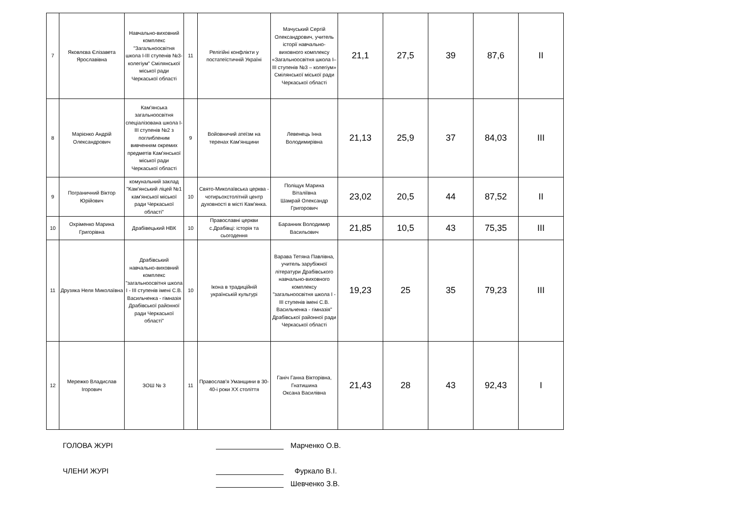| 7 | Яковлєва Єлізавета Ярославівна | Навчально-виховний комплекс "Загальноосвітня школа І-ІІІ ступенів №3-колегіум" Смілянської міської ради Черкаської області | 11 | Релігійні конфлікти у постатеїстичній Україні | Мачуський Сергій Олександрович, учитель історії навчально-виховного комплексу «Загальноосвітня школа І–ІІІ ступенів №3 – колегіум» Смілянської міської ради Черкаської області | 21,1 | 27,5 | 39 | 87,6 | II |
| 8 | Марієнко Андрій Олександрович | Кам'янська загальноосвітня спеціалізована школа І-ІІІ ступенів №2 з поглибленим вивченням окремих предметів Кам'янської міської ради Черкаської області | 9 | Войовничий атеїзм на теренах Кам'янщини | Левенець Інна Володимирівна | 21,13 | 25,9 | 37 | 84,03 | III |
| 9 | Пограничний Віктор Юрійович | комунальний заклад "Кам'янський ліцей №1 кам'янської міської ради Черкаської області" | 10 | Свято-Миколаївська церква - чотирьохстолітній центр духовності в місті Кам'янка. | Поліщук Марина Віталіївна Шамрай Олександр Григорович | 23,02 | 20,5 | 44 | 87,52 | II |
| 10 | Охріменко Марина Григорівна | Драбівецький НВК | 10 | Православні церкви с.Драбівці: історія та сьогодення | Баранник Володимир Васильович | 21,85 | 10,5 | 43 | 75,35 | III |
| 11 | Друзяка Неля Миколаївна | Драбівський навчально-виховний комплекс "загальноосвітня школа І - ІІІ ступенів імені С.В. Васильченка - гімназія Драбівської районної ради Черкаської області" | 10 | Ікона в традиційній українській культурі | Варава Тетяна Павлівна, учитель зарубіжної літератури Драбівського навчально-виховного комплексу "загальноосвітня школа І - ІІІ ступенів імені С.В. Васильченка - гімназія" Драбівської районної ради Черкаської області | 19,23 | 25 | 35 | 79,23 | III |
| 12 | Мережко Владислав Ігорович | ЗОШ № 3 | 11 | Православ'я Уманщини в 30-40-і роки ХХ століття | Ганіч Ганна Вікторівна, Гнатишина Оксана Василівна | 21,43 | 28 | 43 | 92,43 | I |
ГОЛОВА ЖУРІ
Марченко О.В.
ЧЛЕНИ ЖУРІ
Фуркало В.І.
Шевченко З.В.